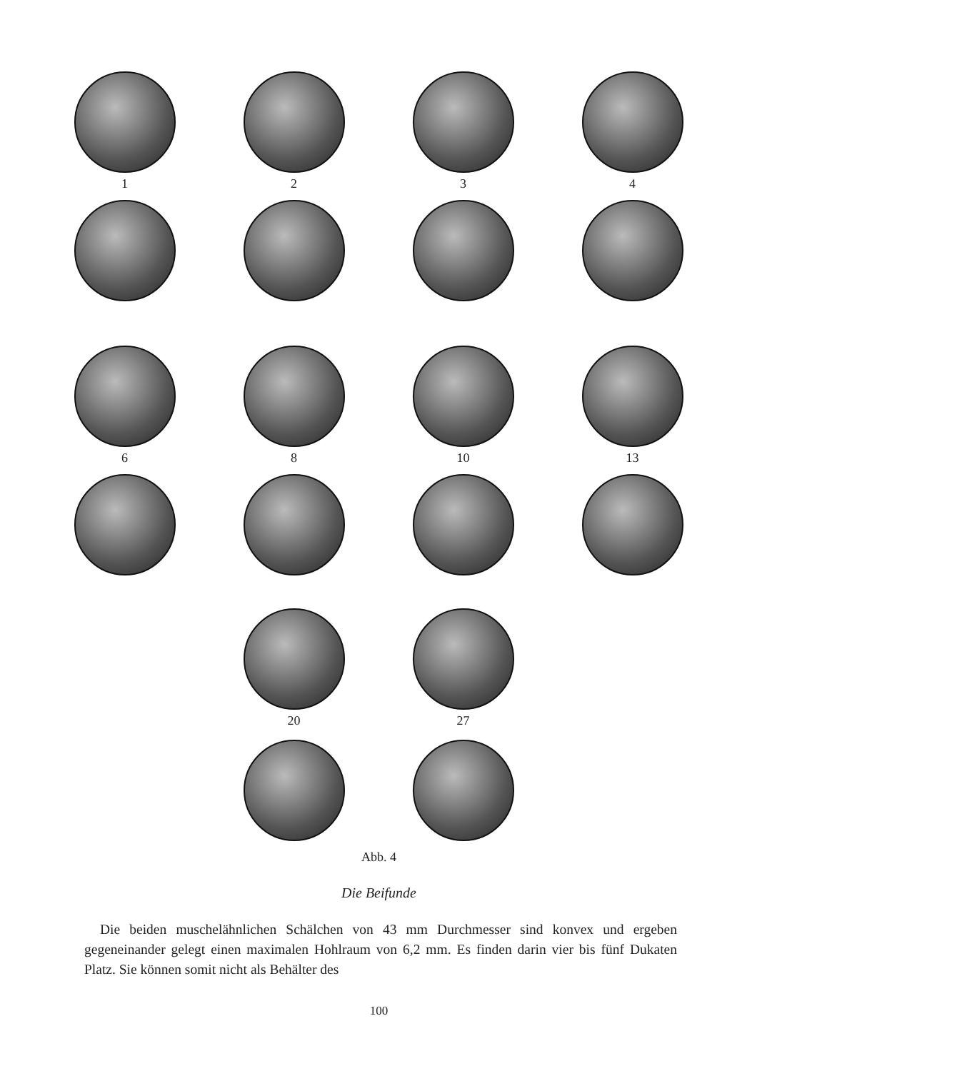1 2 3 4
6 8 10 13
20 27
Abb. 4
Die Beifunde
Die beiden muschelähnlichen Schälchen von 43 mm Durchmesser sind konvex und ergeben gegeneinander gelegt einen maximalen Hohlraum von 6,2 mm. Es finden darin vier bis fünf Dukaten Platz. Sie können somit nicht als Behälter des
100